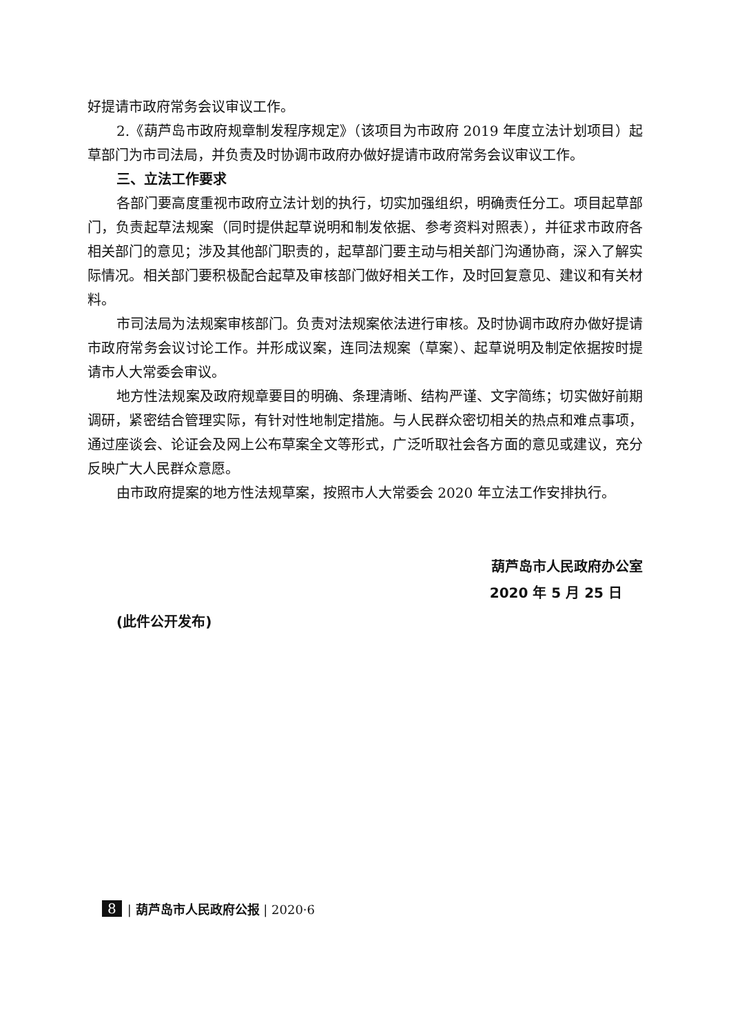好提请市政府常务会议审议工作。
2.《葫芦岛市政府规章制发程序规定》（该项目为市政府 2019 年度立法计划项目）起草部门为市司法局，并负责及时协调市政府办做好提请市政府常务会议审议工作。
三、立法工作要求
各部门要高度重视市政府立法计划的执行，切实加强组织，明确责任分工。项目起草部门，负责起草法规案（同时提供起草说明和制发依据、参考资料对照表），并征求市政府各相关部门的意见；涉及其他部门职责的，起草部门要主动与相关部门沟通协商，深入了解实际情况。相关部门要积极配合起草及审核部门做好相关工作，及时回复意见、建议和有关材料。
市司法局为法规案审核部门。负责对法规案依法进行审核。及时协调市政府办做好提请市政府常务会议讨论工作。并形成议案，连同法规案（草案）、起草说明及制定依据按时提请市人大常委会审议。
地方性法规案及政府规章要目的明确、条理清晰、结构严谨、文字简练；切实做好前期调研，紧密结合管理实际，有针对性地制定措施。与人民群众密切相关的热点和难点事项，通过座谈会、论证会及网上公布草案全文等形式，广泛听取社会各方面的意见或建议，充分反映广大人民群众意愿。
由市政府提案的地方性法规草案，按照市人大常委会 2020 年立法工作安排执行。
葫芦岛市人民政府办公室
2020 年 5 月 25 日
(此件公开发布)
8 | 葫芦岛市人民政府公报 | 2020·6